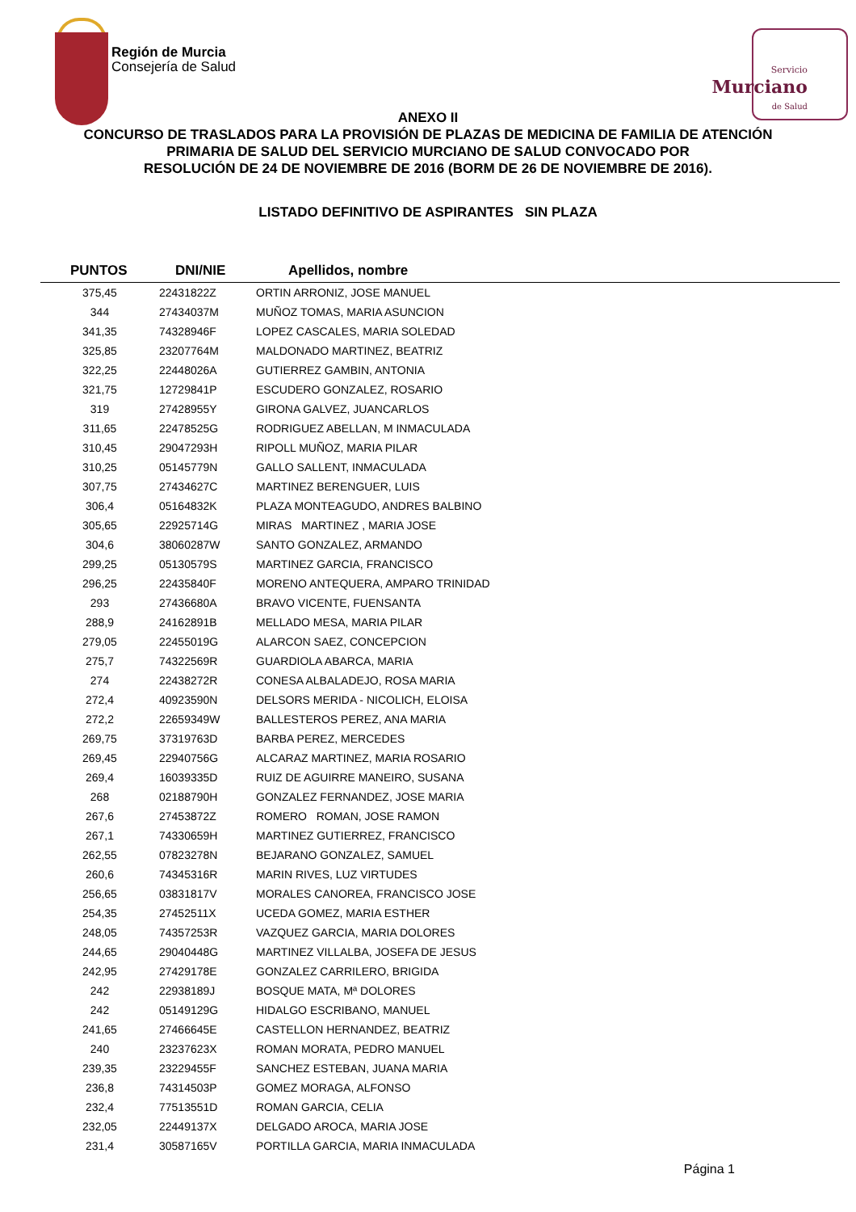Región de Murcia
Consejería de Salud
Servicio
Murciano
de Salud
ANEXO II
CONCURSO DE TRASLADOS PARA LA PROVISIÓN DE PLAZAS DE MEDICINA DE FAMILIA DE ATENCIÓN PRIMARIA DE SALUD DEL SERVICIO MURCIANO DE SALUD CONVOCADO POR
RESOLUCIÓN DE 24 DE NOVIEMBRE DE 2016 (BORM DE 26 DE NOVIEMBRE DE 2016).
LISTADO DEFINITIVO DE ASPIRANTES SIN PLAZA
| PUNTOS | DNI/NIE | Apellidos, nombre |
| --- | --- | --- |
| 375,45 | 22431822Z | ORTIN ARRONIZ, JOSE MANUEL |
| 344 | 27434037M | MUÑOZ TOMAS, MARIA ASUNCION |
| 341,35 | 74328946F | LOPEZ CASCALES, MARIA SOLEDAD |
| 325,85 | 23207764M | MALDONADO MARTINEZ, BEATRIZ |
| 322,25 | 22448026A | GUTIERREZ GAMBIN, ANTONIA |
| 321,75 | 12729841P | ESCUDERO GONZALEZ, ROSARIO |
| 319 | 27428955Y | GIRONA GALVEZ, JUANCARLOS |
| 311,65 | 22478525G | RODRIGUEZ ABELLAN, M INMACULADA |
| 310,45 | 29047293H | RIPOLL MUÑOZ, MARIA PILAR |
| 310,25 | 05145779N | GALLO SALLENT, INMACULADA |
| 307,75 | 27434627C | MARTINEZ BERENGUER, LUIS |
| 306,4 | 05164832K | PLAZA MONTEAGUDO, ANDRES BALBINO |
| 305,65 | 22925714G | MIRAS MARTINEZ , MARIA JOSE |
| 304,6 | 38060287W | SANTO GONZALEZ, ARMANDO |
| 299,25 | 05130579S | MARTINEZ GARCIA, FRANCISCO |
| 296,25 | 22435840F | MORENO ANTEQUERA, AMPARO TRINIDAD |
| 293 | 27436680A | BRAVO VICENTE, FUENSANTA |
| 288,9 | 24162891B | MELLADO MESA, MARIA PILAR |
| 279,05 | 22455019G | ALARCON SAEZ, CONCEPCION |
| 275,7 | 74322569R | GUARDIOLA ABARCA, MARIA |
| 274 | 22438272R | CONESA ALBALADEJO, ROSA MARIA |
| 272,4 | 40923590N | DELSORS MERIDA - NICOLICH, ELOISA |
| 272,2 | 22659349W | BALLESTEROS PEREZ, ANA MARIA |
| 269,75 | 37319763D | BARBA PEREZ, MERCEDES |
| 269,45 | 22940756G | ALCARAZ MARTINEZ, MARIA ROSARIO |
| 269,4 | 16039335D | RUIZ DE AGUIRRE MANEIRO, SUSANA |
| 268 | 02188790H | GONZALEZ FERNANDEZ, JOSE MARIA |
| 267,6 | 27453872Z | ROMERO ROMAN, JOSE RAMON |
| 267,1 | 74330659H | MARTINEZ GUTIERREZ, FRANCISCO |
| 262,55 | 07823278N | BEJARANO GONZALEZ, SAMUEL |
| 260,6 | 74345316R | MARIN RIVES, LUZ VIRTUDES |
| 256,65 | 03831817V | MORALES CANOREA, FRANCISCO JOSE |
| 254,35 | 27452511X | UCEDA GOMEZ, MARIA ESTHER |
| 248,05 | 74357253R | VAZQUEZ GARCIA, MARIA DOLORES |
| 244,65 | 29040448G | MARTINEZ VILLALBA, JOSEFA DE JESUS |
| 242,95 | 27429178E | GONZALEZ CARRILERO, BRIGIDA |
| 242 | 22938189J | BOSQUE MATA, Mª DOLORES |
| 242 | 05149129G | HIDALGO ESCRIBANO, MANUEL |
| 241,65 | 27466645E | CASTELLON HERNANDEZ, BEATRIZ |
| 240 | 23237623X | ROMAN MORATA, PEDRO MANUEL |
| 239,35 | 23229455F | SANCHEZ ESTEBAN, JUANA MARIA |
| 236,8 | 74314503P | GOMEZ MORAGA, ALFONSO |
| 232,4 | 77513551D | ROMAN GARCIA, CELIA |
| 232,05 | 22449137X | DELGADO AROCA, MARIA JOSE |
| 231,4 | 30587165V | PORTILLA GARCIA, MARIA INMACULADA |
Página 1